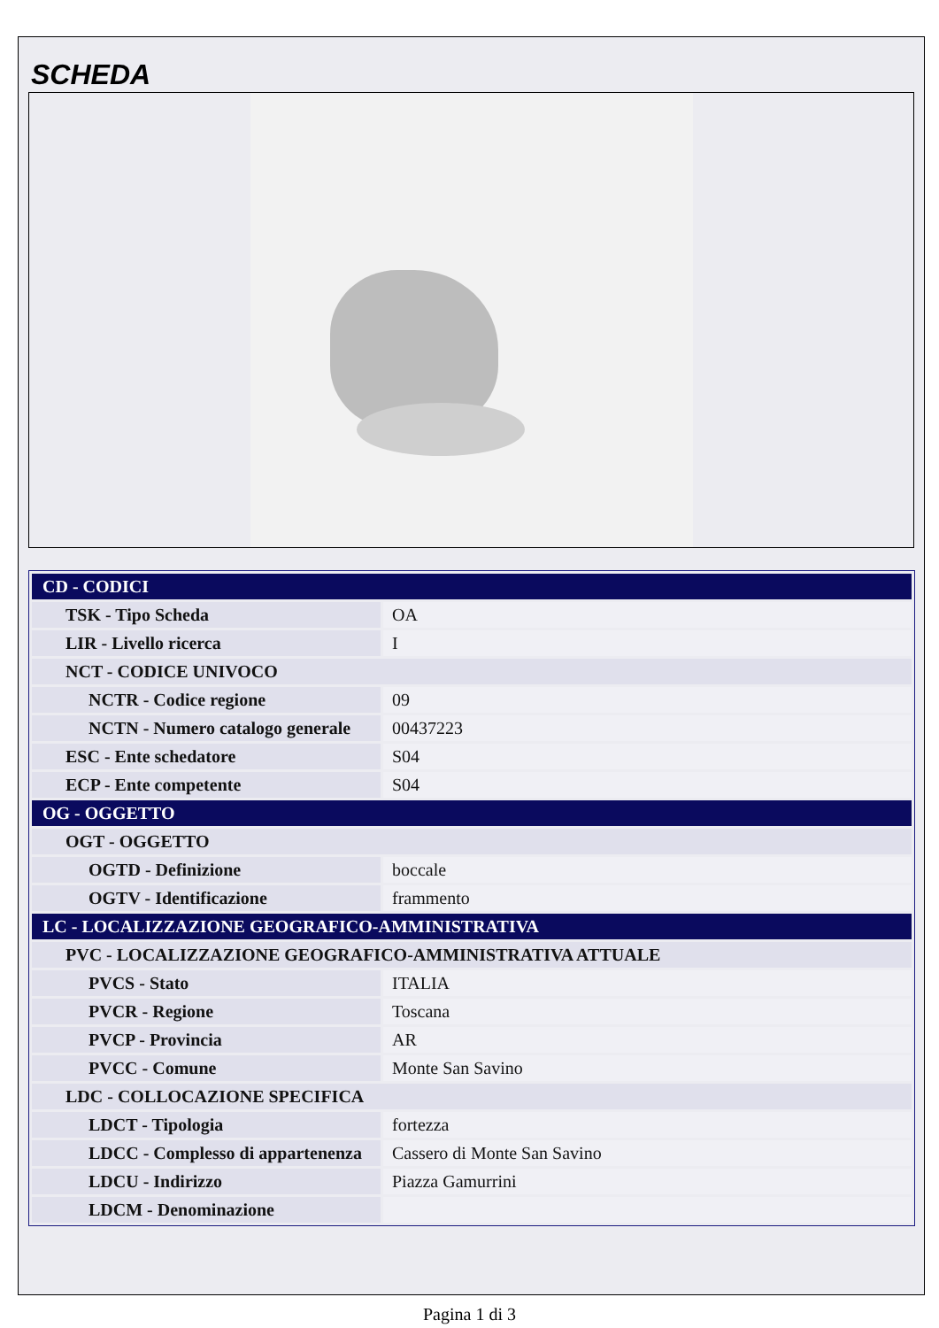SCHEDA
| CD - CODICI | |
| TSK - Tipo Scheda | OA |
| LIR - Livello ricerca | I |
| NCT - CODICE UNIVOCO | |
| NCTR - Codice regione | 09 |
| NCTN - Numero catalogo generale | 00437223 |
| ESC - Ente schedatore | S04 |
| ECP - Ente competente | S04 |
| OG - OGGETTO | |
| OGT - OGGETTO | |
| OGTD - Definizione | boccale |
| OGTV - Identificazione | frammento |
| LC - LOCALIZZAZIONE GEOGRAFICO-AMMINISTRATIVA | |
| PVC - LOCALIZZAZIONE GEOGRAFICO-AMMINISTRATIVA ATTUALE | |
| PVCS - Stato | ITALIA |
| PVCR - Regione | Toscana |
| PVCP - Provincia | AR |
| PVCC - Comune | Monte San Savino |
| LDC - COLLOCAZIONE SPECIFICA | |
| LDCT - Tipologia | fortezza |
| LDCC - Complesso di appartenenza | Cassero di Monte San Savino |
| LDCU - Indirizzo | Piazza Gamurrini |
| LDCM - Denominazione | |
Pagina 1 di 3